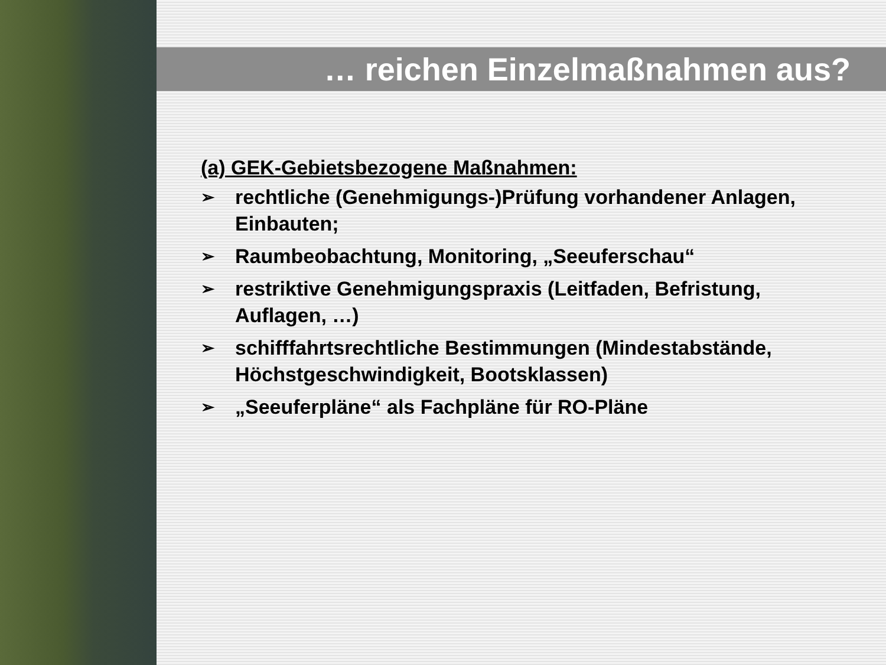… reichen Einzelmaßnahmen aus?
(a) GEK-Gebietsbezogene Maßnahmen:
➢ rechtliche (Genehmigungs-)Prüfung vorhandener Anlagen, Einbauten;
➢ Raumbeobachtung, Monitoring, „Seeuferschau“
➢ restriktive Genehmigungspraxis (Leitfaden, Befristung, Auflagen, …)
➢ schifffahrtsrechtliche Bestimmungen (Mindestabstände, Höchstgeschwindigkeit, Bootsklassen)
➢ „Seeuferpläne“ als Fachpläne für RO-Pläne